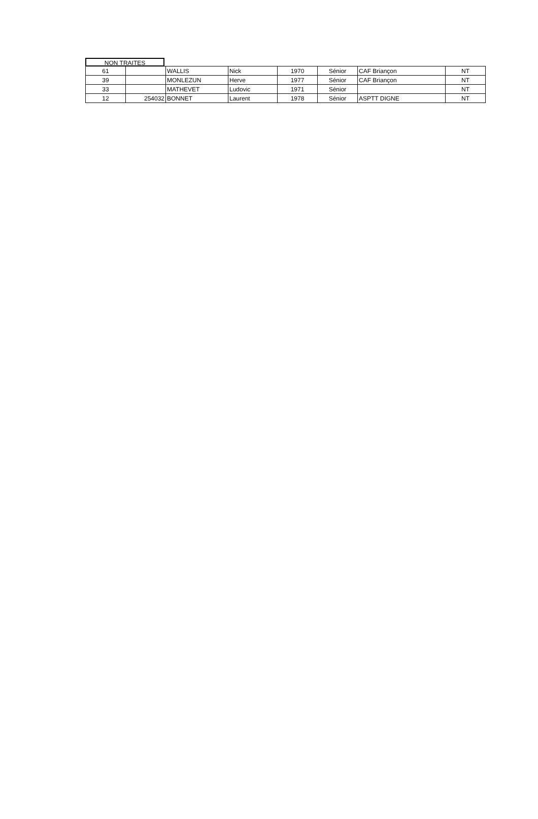NON TRAITES
| 61 | | WALLIS | Nick | 1970 | Sénior | CAF Briançon | NT |
| 39 | | MONLEZUN | Herve | 1977 | Sénior | CAF Briançon | NT |
| 33 | | MATHEVET | Ludovic | 1971 | Sénior | | NT |
| 12 | 254032 | BONNET | Laurent | 1978 | Sénior | ASPTT DIGNE | NT |